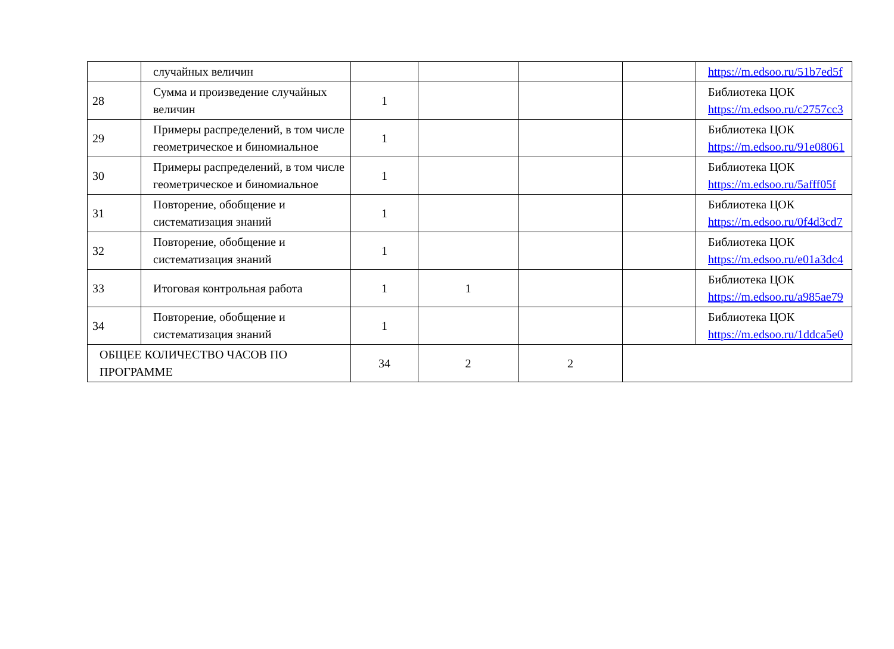| | случайных величин | | | | | https://m.edsoo.ru/51b7ed5f |
| 28 | Сумма и произведение случайных величин | 1 | | | | Библиотека ЦОК https://m.edsoo.ru/c2757cc3 |
| 29 | Примеры распределений, в том числе геометрическое и биномиальное | 1 | | | | Библиотека ЦОК https://m.edsoo.ru/91e08061 |
| 30 | Примеры распределений, в том числе геометрическое и биномиальное | 1 | | | | Библиотека ЦОК https://m.edsoo.ru/5afff05f |
| 31 | Повторение, обобщение и систематизация знаний | 1 | | | | Библиотека ЦОК https://m.edsoo.ru/0f4d3cd7 |
| 32 | Повторение, обобщение и систематизация знаний | 1 | | | | Библиотека ЦОК https://m.edsoo.ru/e01a3dc4 |
| 33 | Итоговая контрольная работа | 1 | 1 | | | Библиотека ЦОК https://m.edsoo.ru/a985ae79 |
| 34 | Повторение, обобщение и систематизация знаний | 1 | | | | Библиотека ЦОК https://m.edsoo.ru/1ddca5e0 |
| ОБЩЕЕ КОЛИЧЕСТВО ЧАСОВ ПО ПРОГРАММЕ | | 34 | 2 | 2 | | |